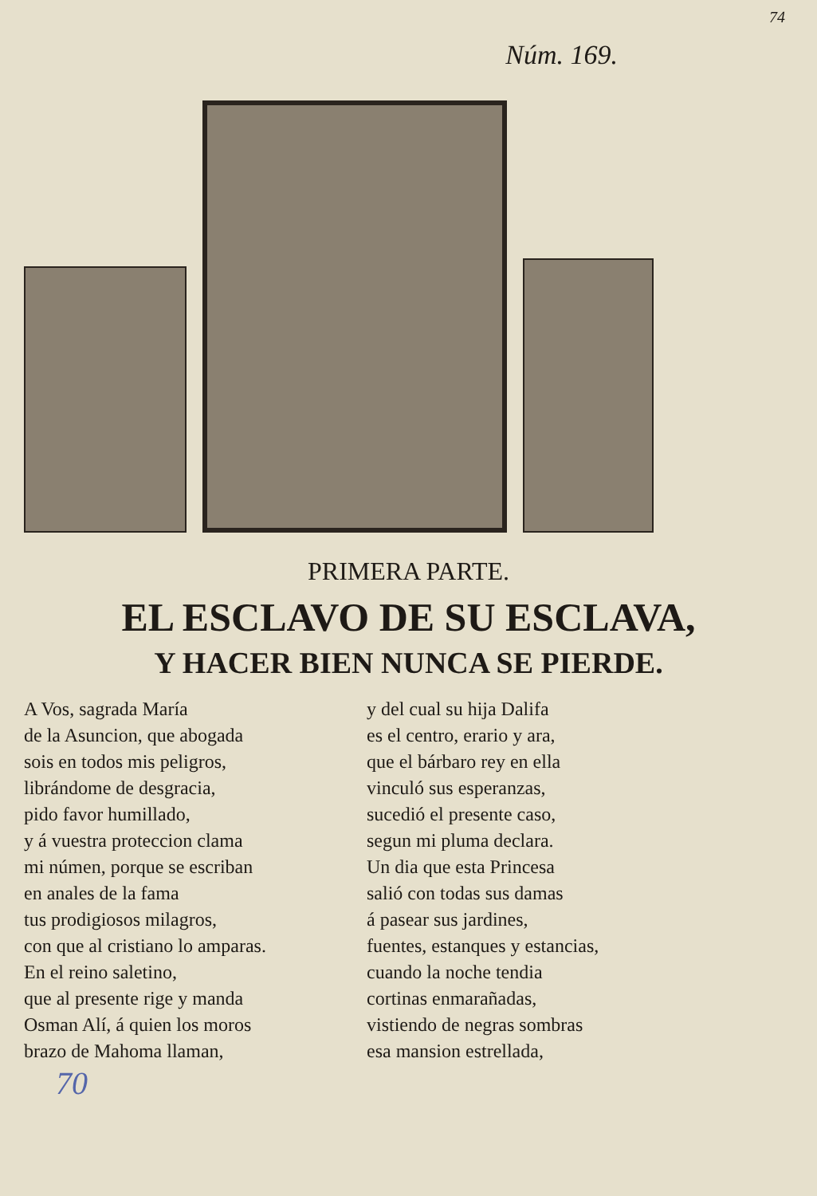74
Núm. 169.
PRIMERA PARTE.
EL ESCLAVO DE SU ESCLAVA,
Y HACER BIEN NUNCA SE PIERDE.
A Vos, sagrada María
de la Asuncion, que abogada
sois en todos mis peligros,
librándome de desgracia,
pido favor humillado,
y á vuestra proteccion clama
mi númen, porque se escriban
en anales de la fama
tus prodigiosos milagros,
con que al cristiano lo amparas.
En el reino saletino,
que al presente rige y manda
Osman Alí, á quien los moros
brazo de Mahoma llaman,
y del cual su hija Dalifa
es el centro, erario y ara,
que el bárbaro rey en ella
vinculó sus esperanzas,
sucedió el presente caso,
segun mi pluma declara.
Un dia que esta Princesa
salió con todas sus damas
á pasear sus jardines,
fuentes, estanques y estancias,
cuando la noche tendia
cortinas enmarañadas,
vistiendo de negras sombras
esa mansion estrellada,
70